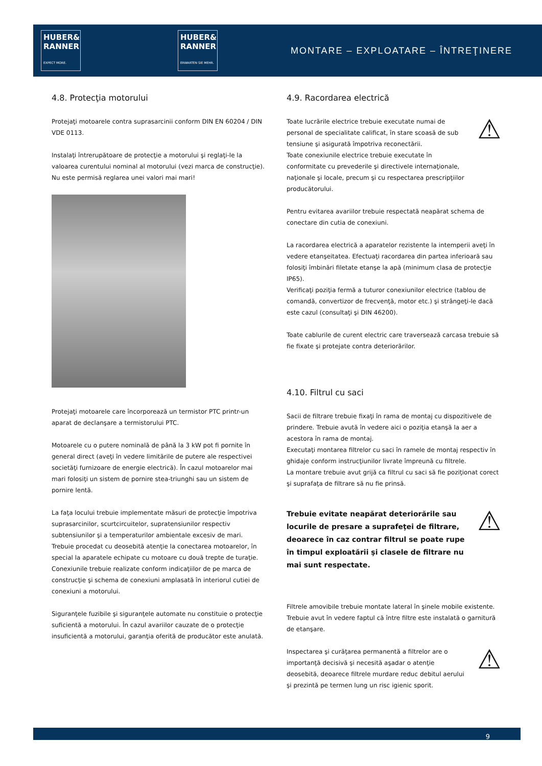HUBER&
RANNER
EXPECT MORE.
HUBER&
RANNER
ERWARTEN SIE MEHR.
MONTARE – EXPLOATARE – ÎNTREŢINERE
4.8. Protecţia motorului
Protejaţi motoarele contra suprasarcinii conform DIN EN 60204 / DIN VDE 0113.
Instalaţi întrerupătoare de protecţie a motorului şi reglaţi-le la valoarea curentului nominal al motorului (vezi marca de construcţie). Nu este permisă reglarea unei valori mai mari!
Protejaţi motoarele care încorporează un termistor PTC printr-un aparat de declanşare a termistorului PTC.
Motoarele cu o putere nominală de până la 3 kW pot fi pornite în general direct (aveţi în vedere limitările de putere ale respectivei societăţi furnizoare de energie electrică). În cazul motoarelor mai mari folosiţi un sistem de pornire stea-triunghi sau un sistem de pornire lentă.
La faţa locului trebuie implementate măsuri de protecţie împotriva suprasarcinilor, scurtcircuitelor, supratensiunilor respectiv subtensiunilor şi a temperaturilor ambientale excesiv de mari. Trebuie procedat cu deosebită atenţie la conectarea motoarelor, în special la aparatele echipate cu motoare cu două trepte de turaţie. Conexiunile trebuie realizate conform indicaţiilor de pe marca de construcţie şi schema de conexiuni amplasată în interiorul cutiei de conexiuni a motorului.
Siguranţele fuzibile şi siguranţele automate nu constituie o protecţie suficientă a motorului. În cazul avariilor cauzate de o protecţie insuficientă a motorului, garanţia oferită de producător este anulată.
4.9. Racordarea electrică
Toate lucrările electrice trebuie executate numai de personal de specialitate calificat, în stare scoasă de sub tensiune şi asigurată împotriva reconectării.
Toate conexiunile electrice trebuie executate în conformitate cu prevederile şi directivele internaţionale, naţionale şi locale, precum şi cu respectarea prescripţiilor producătorului.
⚠
Pentru evitarea avariilor trebuie respectată neapărat schema de conectare din cutia de conexiuni.
La racordarea electrică a aparatelor rezistente la intemperii aveţi în vedere etanşeitatea. Efectuaţi racordarea din partea inferioară sau folosiţi îmbinări filetate etanşe la apă (minimum clasa de protecţie IP65).
Verificaţi poziţia fermă a tuturor conexiunilor electrice (tablou de comandă, convertizor de frecvenţă, motor etc.) şi strângeţi-le dacă este cazul (consultaţi şi DIN 46200).
Toate cablurile de curent electric care traversează carcasa trebuie să fie fixate şi protejate contra deteriorărilor.
4.10. Filtrul cu saci
Sacii de filtrare trebuie fixaţi în rama de montaj cu dispozitivele de prindere. Trebuie avută în vedere aici o poziţia etanşă la aer a acestora în rama de montaj.
Executaţi montarea filtrelor cu saci în ramele de montaj respectiv în ghidaje conform instrucţiunilor livrate împreună cu filtrele.
La montare trebuie avut grijă ca filtrul cu saci să fie poziţionat corect şi suprafaţa de filtrare să nu fie prinsă.
Trebuie evitate neapărat deteriorările sau locurile de presare a suprafeţei de filtrare, deoarece în caz contrar filtrul se poate rupe în timpul exploatării şi clasele de filtrare nu mai sunt respectate.
⚠
Filtrele amovibile trebuie montate lateral în şinele mobile existente. Trebuie avut în vedere faptul că între filtre este instalată o garnitură de etanşare.
Inspectarea şi curăţarea permanentă a filtrelor are o importanţă decisivă şi necesită aşadar o atenţie deosebită, deoarece filtrele murdare reduc debitul aerului şi prezintă pe termen lung un risc igienic sporit.
⚠
9